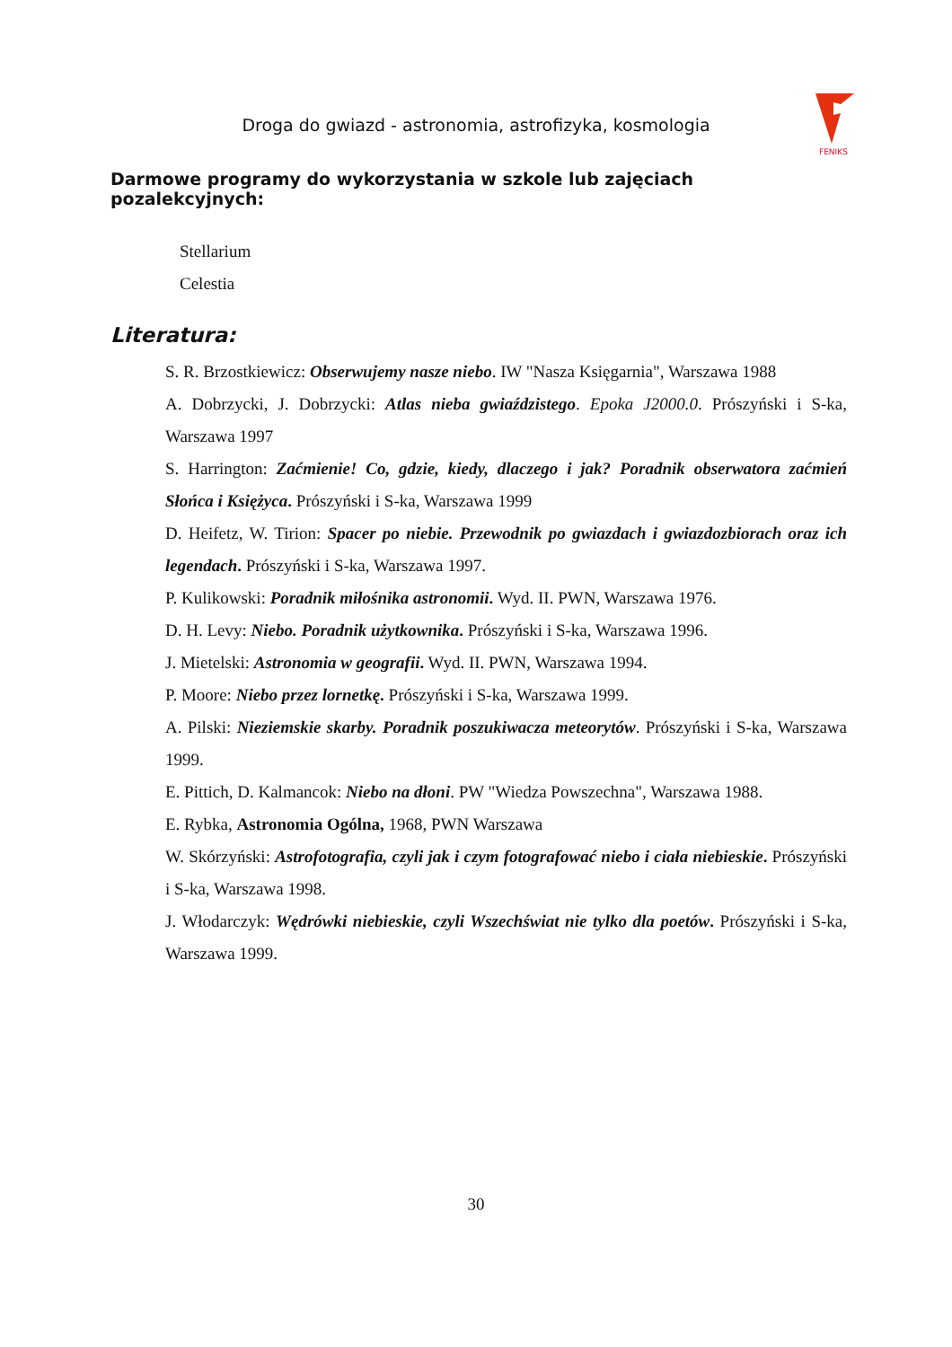Droga do gwiazd - astronomia, astrofizyka, kosmologia
FENIKS
Darmowe programy do wykorzystania w szkole lub zajęciach pozalekcyjnych:
Stellarium
Celestia
Literatura:
S. R. Brzostkiewicz: Obserwujemy nasze niebo. IW "Nasza Księgarnia", Warszawa 1988
A. Dobrzycki, J. Dobrzycki: Atlas nieba gwiaździstego. Epoka J2000.0. Prószyński i S-ka, Warszawa 1997
S. Harrington: Zaćmienie! Co, gdzie, kiedy, dlaczego i jak? Poradnik obserwatora zaćmień Słońca i Księżyca. Prószyński i S-ka, Warszawa 1999
D. Heifetz, W. Tirion: Spacer po niebie. Przewodnik po gwiazdach i gwiazdozbiorach oraz ich legendach. Prószyński i S-ka, Warszawa 1997.
P. Kulikowski: Poradnik miłośnika astronomii. Wyd. II. PWN, Warszawa 1976.
D. H. Levy: Niebo. Poradnik użytkownika. Prószyński i S-ka, Warszawa 1996.
J. Mietelski: Astronomia w geografii. Wyd. II. PWN, Warszawa 1994.
P. Moore: Niebo przez lornetkę. Prószyński i S-ka, Warszawa 1999.
A. Pilski: Nieziemskie skarby. Poradnik poszukiwacza meteorytów. Prószyński i S-ka, Warszawa 1999.
E. Pittich, D. Kalmancok: Niebo na dłoni. PW "Wiedza Powszechna", Warszawa 1988.
E. Rybka, Astronomia Ogólna, 1968, PWN Warszawa
W. Skórzyński: Astrofotografia, czyli jak i czym fotografować niebo i ciała niebieskie. Prószyński i S-ka, Warszawa 1998.
J. Włodarczyk: Wędrówki niebieskie, czyli Wszechświat nie tylko dla poetów. Prószyński i S-ka, Warszawa 1999.
30